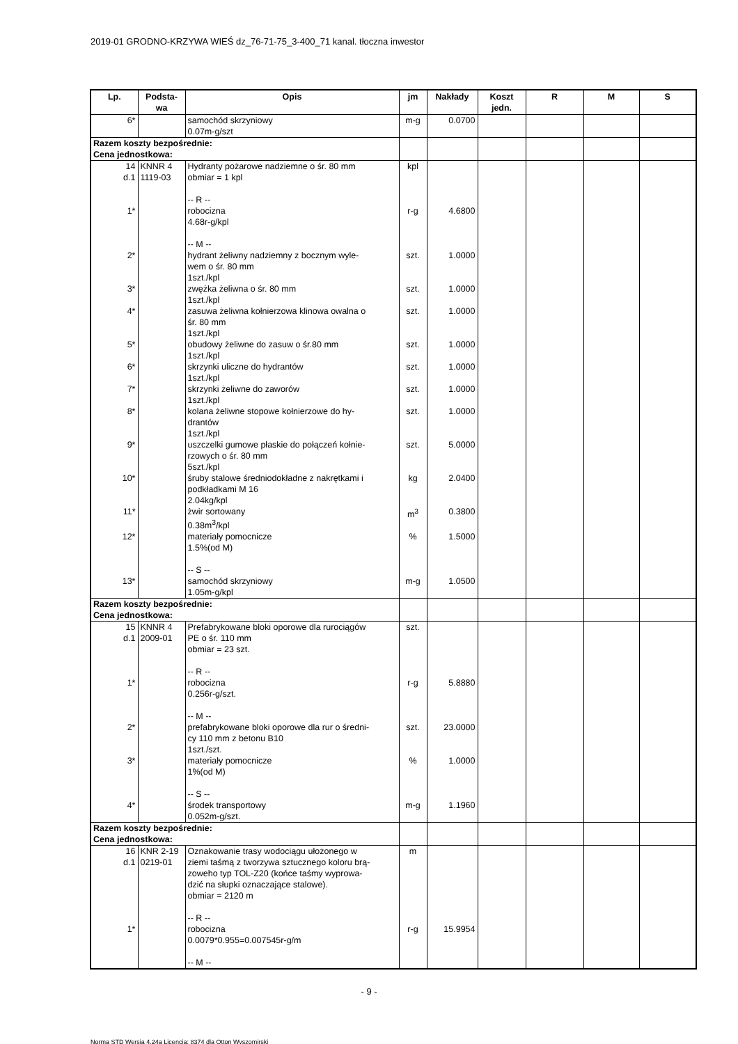2019-01 GRODNO-KRZYWA WIEŚ dz_76-71-75_3-400_71 kanal. tłoczna inwestor
| Lp. | Podsta- wa | Opis | jm | Nakłady | Koszt jedn. | R | M | S |
| --- | --- | --- | --- | --- | --- | --- | --- | --- |
| 6* | | samochód skrzyniowy 0.07m-g/szt | m-g | 0.0700 | | | | |
| Razem koszty bezpośrednie: Cena jednostkowa: | | | | | | | | |
| 14 d.1 | KNNR 4 1119-03 | Hydranty pożarowe nadziemne o śr. 80 mm obmiar = 1 kpl -- R -- | kpl | | | | | |
| 1* | | robocizna 4.68r-g/kpl -- M -- | r-g | 4.6800 | | | | |
| 2* | | hydrant żeliwny nadziemny z bocznym wyle- wem o śr. 80 mm 1szt./kpl | szt. | 1.0000 | | | | |
| 3* | | zwężka żeliwna o śr. 80 mm 1szt./kpl | szt. | 1.0000 | | | | |
| 4* | | zasuwa żeliwna kołnierzowa klinowa owalna o śr. 80 mm 1szt./kpl | szt. | 1.0000 | | | | |
| 5* | | obudowy żeliwne do zasuw o śr.80 mm 1szt./kpl | szt. | 1.0000 | | | | |
| 6* | | skrzynki uliczne do hydrantów 1szt./kpl | szt. | 1.0000 | | | | |
| 7* | | skrzynki żeliwne do zaworów 1szt./kpl | szt. | 1.0000 | | | | |
| 8* | | kolana żeliwne stopowe kołnierzowe do hy- drantów 1szt./kpl | szt. | 1.0000 | | | | |
| 9* | | uszczelki gumowe płaskie do połączeń kołnie- rzowych o śr. 80 mm 5szt./kpl | szt. | 5.0000 | | | | |
| 10* | | śruby stalowe średniodokładne z nakrętkami i podkładkami M 16 2.04kg/kpl | kg | 2.0400 | | | | |
| 11* | | żwir sortowany 0.38m<sup>3</sup>/kpl | m<sup>3</sup> | 0.3800 | | | | |
| 12* | | materiały pomocnicze 1.5%(od M) -- S -- | % | 1.5000 | | | | |
| 13* | | samochód skrzyniowy 1.05m-g/kpl | m-g | 1.0500 | | | | |
| Razem koszty bezpośrednie: Cena jednostkowa: | | | | | | | | |
| 15 d.1 | KNNR 4 2009-01 | Prefabrykowane bloki oporowe dla rurociągów PE o śr. 110 mm obmiar = 23 szt. -- R -- | szt. | | | | | |
| 1* | | robocizna 0.256r-g/szt. -- M -- | r-g | 5.8880 | | | | |
| 2* | | prefabrykowane bloki oporowe dla rur o średni- cy 110 mm z betonu B10 1szt./szt. | szt. | 23.0000 | | | | |
| 3* | | materiały pomocnicze 1%(od M) -- S -- | % | 1.0000 | | | | |
| 4* | | środek transportowy 0.052m-g/szt. | m-g | 1.1960 | | | | |
| Razem koszty bezpośrednie: Cena jednostkowa: | | | | | | | | |
| 16 d.1 | KNR 2-19 0219-01 | Oznakowanie trasy wodociągu ułożonego w ziemi taśmą z tworzywa sztucznego koloru brą- zoweho typ TOL-Z20 (końce taśmy wyprowa- dzić na słupki oznaczające stalowe). obmiar = 2120 m -- R -- | m | | | | | |
| 1* | | robocizna 0.0079*0.955=0.007545r-g/m -- M -- | r-g | 15.9954 | | | | |
- 9 -
Norma STD Wersja 4.24a Licencja: 8374 dla Otton Wyszomirski